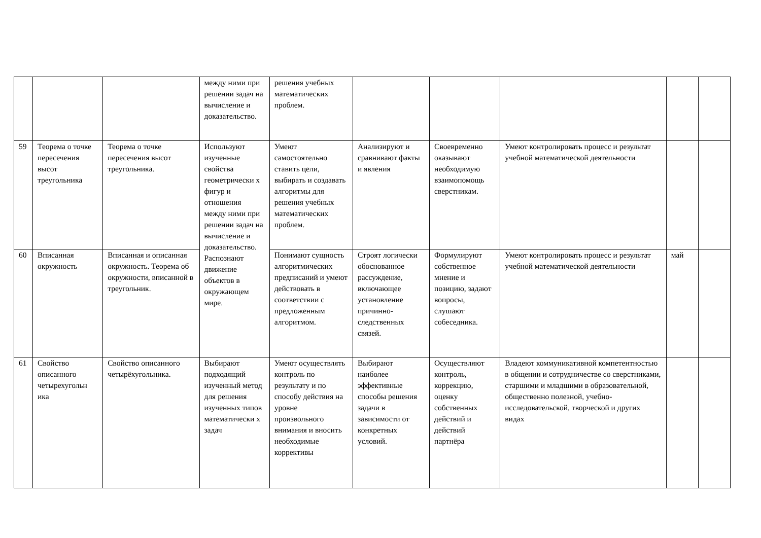| | | | между ними при решении задач на вычисление и доказательство. | решения учебных математических проблем. | | | | | |
| 59 | Теорема о точке пересечения высот треугольника | Теорема о точке пересечения высот треугольника. | Используют изученные свойства геометрически х фигур и отношения между ними при решении задач на вычисление и доказательство. Распознают движение объектов в окружающем мире. | Умеют самостоятельно ставить цели, выбирать и создавать алгоритмы для решения учебных математических проблем. | Анализируют и сравнивают факты и явления | Своевременно оказывают необходимую взаимопомощь сверстникам. | Умеют контролировать процесс и результат учебной математической деятельности | | |
| 60 | Вписанная окружность | Вписанная и описанная окружность. Теорема об окружности, вписанной в треугольник. | | Понимают сущность алгоритмических предписаний и умеют действовать в соответствии с предложенным алгоритмом. | Строят логически обоснованное рассуждение, включающее установление причинно-следственных связей. | Формулируют собственное мнение и позицию, задают вопросы, слушают собеседника. | Умеют контролировать процесс и результат учебной математической деятельности | май | |
| 61 | Свойство описанного четырехугольн ика | Свойство описанного четырёхугольника. | Выбирают подходящий изученный метод для решения изученных типов математически х задач | Умеют осуществлять контроль по результату и по способу действия на уровне произвольного внимания и вносить необходимые коррективы | Выбирают наиболее эффективные способы решения задачи в зависимости от конкретных условий. | Осуществляют контроль, коррекцию, оценку собственных действий и действий партнёра | Владеют коммуникативной компетентностью в общении и сотрудничестве со сверстниками, старшими и младшими в образовательной, общественно полезной, учебно-исследовательской, творческой и других видах | | |